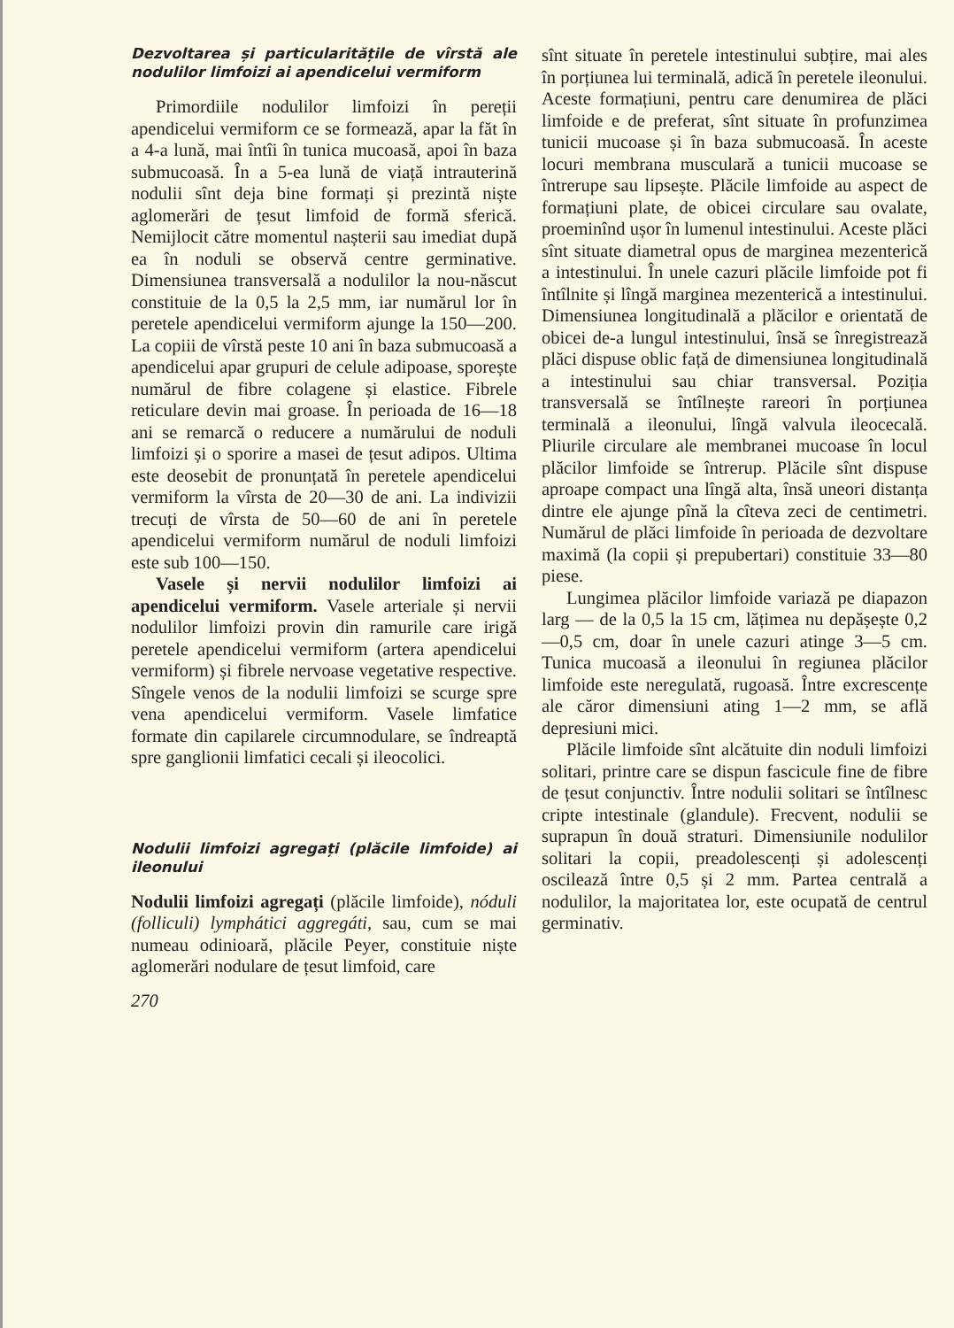Dezvoltarea și particularitățile de vîrstă ale nodulilor limfoizi ai apendicelui vermiform
Primordiile nodulilor limfoizi în pereții apendicelui vermiform ce se formează, apar la făt în a 4-a lună, mai întîi în tunica mucoasă, apoi în baza submucoasă. În a 5-ea lună de viață intrauterină nodulii sînt deja bine formați și prezintă niște aglomerări de țesut limfoid de formă sferică. Nemijlocit către momentul nașterii sau imediat după ea în noduli se observă centre germinative. Dimensiunea transversală a nodulilor la nou-născut constituie de la 0,5 la 2,5 mm, iar numărul lor în peretele apendicelui vermiform ajunge la 150—200. La copiii de vîrstă peste 10 ani în baza submucoasă a apendicelui apar grupuri de celule adipoase, sporește numărul de fibre colagene și elastice. Fibrele reticulare devin mai groase. În perioada de 16—18 ani se remarcă o reducere a numărului de noduli limfoizi și o sporire a masei de țesut adipos. Ultima este deosebit de pronunțată în peretele apendicelui vermiform la vîrsta de 20—30 de ani. La indivizii trecuți de vîrsta de 50—60 de ani în peretele apendicelui vermiform numărul de noduli limfoizi este sub 100—150.
Vasele și nervii nodulilor limfoizi ai apendicelui vermiform. Vasele arteriale și nervii nodulilor limfoizi provin din ramurile care irigă peretele apendicelui vermiform (artera apendicelui vermiform) și fibrele nervoase vegetative respective. Sîngele venos de la nodulii limfoizi se scurge spre vena apendicelui vermiform. Vasele limfatice formate din capilarele circumnodulare, se îndreaptă spre ganglionii limfatici cecali și ileocolici.
Nodulii limfoizi agregați (plăcile limfoide) ai ileonului
Nodulii limfoizi agregați (plăcile limfoide), nóduli (folliculi) lymphátici aggregáti, sau, cum se mai numeau odinioară, plăcile Peyer, constituie niște aglomerări nodulare de țesut limfoid, care
270
sînt situate în peretele intestinului subțire, mai ales în porțiunea lui terminală, adică în peretele ileonului. Aceste formațiuni, pentru care denumirea de plăci limfoide e de preferat, sînt situate în profunzimea tunicii mucoase și în baza submucoasă. În aceste locuri membrana musculară a tunicii mucoase se întrerupe sau lipsește. Plăcile limfoide au aspect de formațiuni plate, de obicei circulare sau ovalate, proeminînd ușor în lumenul intestinului. Aceste plăci sînt situate diametral opus de marginea mezenterică a intestinului. În unele cazuri plăcile limfoide pot fi întîlnite și lîngă marginea mezenterică a intestinului. Dimensiunea longitudinală a plăcilor e orientată de obicei de-a lungul intestinului, însă se înregistrează plăci dispuse oblic față de dimensiunea longitudinală a intestinului sau chiar transversal. Poziția transversală se întîlnește rareori în porțiunea terminală a ileonului, lîngă valvula ileocecală. Pliurile circulare ale membranei mucoase în locul plăcilor limfoide se întrerup. Plăcile sînt dispuse aproape compact una lîngă alta, însă uneori distanța dintre ele ajunge pînă la cîteva zeci de centimetri. Numărul de plăci limfoide în perioada de dezvoltare maximă (la copii și prepubertari) constituie 33—80 piese.
Lungimea plăcilor limfoide variază pe diapazon larg — de la 0,5 la 15 cm, lățimea nu depășește 0,2—0,5 cm, doar în unele cazuri atinge 3—5 cm. Tunica mucoasă a ileonului în regiunea plăcilor limfoide este neregulată, rugoasă. Între excrescențe ale căror dimensiuni ating 1—2 mm, se află depresiuni mici.
Plăcile limfoide sînt alcătuite din noduli limfoizi solitari, printre care se dispun fascicule fine de fibre de țesut conjunctiv. Între nodulii solitari se întîlnesc cripte intestinale (glandule). Frecvent, nodulii se suprapun în două straturi. Dimensiunile nodulilor solitari la copii, preadolescenți și adolescenți oscilează între 0,5 și 2 mm. Partea centrală a nodulilor, la majoritatea lor, este ocupată de centrul germinativ.